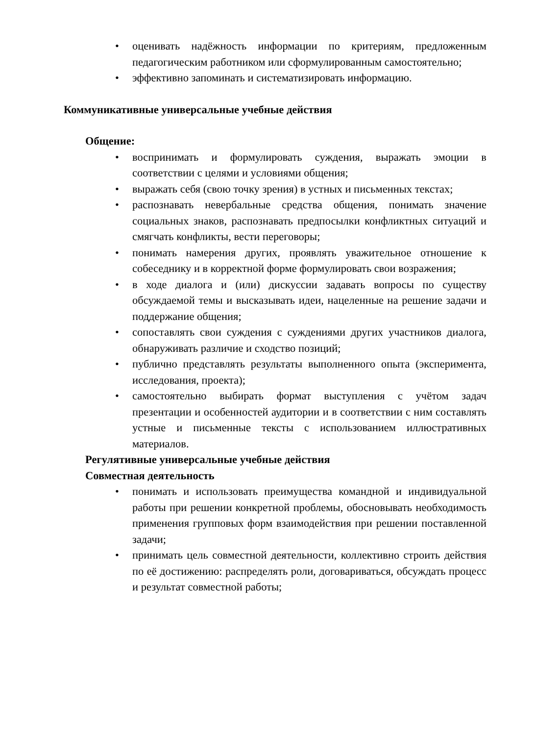• оценивать надёжность информации по критериям, предложенным педагогическим работником или сформулированным самостоятельно;
• эффективно запоминать и систематизировать информацию.
Коммуникативные универсальные учебные действия
Общение:
• воспринимать и формулировать суждения, выражать эмоции в соответствии с целями и условиями общения;
• выражать себя (свою точку зрения) в устных и письменных текстах;
• распознавать невербальные средства общения, понимать значение социальных знаков, распознавать предпосылки конфликтных ситуаций и смягчать конфликты, вести переговоры;
• понимать намерения других, проявлять уважительное отношение к собеседнику и в корректной форме формулировать свои возражения;
• в ходе диалога и (или) дискуссии задавать вопросы по существу обсуждаемой темы и высказывать идеи, нацеленные на решение задачи и поддержание общения;
• сопоставлять свои суждения с суждениями других участников диалога, обнаруживать различие и сходство позиций;
• публично представлять результаты выполненного опыта (эксперимента, исследования, проекта);
• самостоятельно выбирать формат выступления с учётом задач презентации и особенностей аудитории и в соответствии с ним составлять устные и письменные тексты с использованием иллюстративных материалов.
Регулятивные универсальные учебные действия
Совместная деятельность
• понимать и использовать преимущества командной и индивидуальной работы при решении конкретной проблемы, обосновывать необходимость применения групповых форм взаимодействия при решении поставленной задачи;
• принимать цель совместной деятельности, коллективно строить действия по её достижению: распределять роли, договариваться, обсуждать процесс и результат совместной работы;